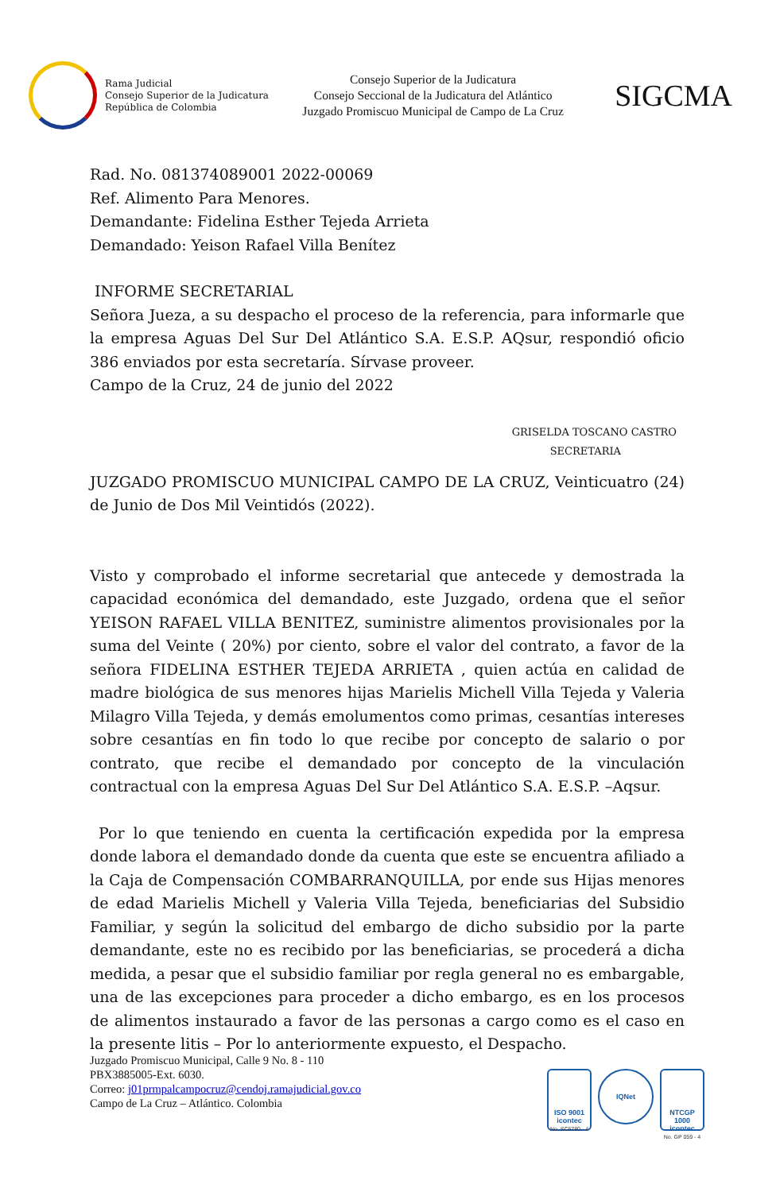Rama Judicial
Consejo Superior de la Judicatura
República de Colombia
Consejo Superior de la Judicatura
Consejo Seccional de la Judicatura del Atlántico
Juzgado Promiscuo Municipal de Campo de La Cruz
SIGCMA
Rad. No. 081374089001 2022-00069
Ref. Alimento Para Menores.
Demandante: Fidelina Esther Tejeda Arrieta
Demandado: Yeison Rafael Villa Benítez
INFORME SECRETARIAL
Señora Jueza, a su despacho el proceso de la referencia, para informarle que la empresa Aguas Del Sur Del Atlántico S.A. E.S.P. AQsur, respondió oficio 386 enviados por esta secretaría. Sírvase proveer.
Campo de la Cruz, 24 de junio del 2022
GRISELDA TOSCANO CASTRO
SECRETARIA
JUZGADO PROMISCUO MUNICIPAL CAMPO DE LA CRUZ, Veinticuatro (24) de Junio de Dos Mil Veintidós (2022).
Visto y comprobado el informe secretarial que antecede y demostrada la capacidad económica del demandado, este Juzgado, ordena que el señor YEISON RAFAEL VILLA BENITEZ, suministre alimentos provisionales por la suma del Veinte ( 20%) por ciento, sobre el valor del contrato, a favor de la señora FIDELINA ESTHER TEJEDA ARRIETA , quien actúa en calidad de madre biológica de sus menores hijas Marielis Michell Villa Tejeda y Valeria Milagro Villa Tejeda, y demás emolumentos como primas, cesantías intereses sobre cesantías en fin todo lo que recibe por concepto de salario o por contrato, que recibe el demandado por concepto de la vinculación contractual con la empresa Aguas Del Sur Del Atlántico S.A. E.S.P. –Aqsur.
Por lo que teniendo en cuenta la certificación expedida por la empresa donde labora el demandado donde da cuenta que este se encuentra afiliado a la Caja de Compensación COMBARRANQUILLA, por ende sus Hijas menores de edad Marielis Michell y Valeria Villa Tejeda, beneficiarias del Subsidio Familiar, y según la solicitud del embargo de dicho subsidio por la parte demandante, este no es recibido por las beneficiarias, se procederá a dicha medida, a pesar que el subsidio familiar por regla general no es embargable, una de las excepciones para proceder a dicho embargo, es en los procesos de alimentos instaurado a favor de las personas a cargo como es el caso en la presente litis – Por lo anteriormente expuesto, el Despacho.
Juzgado Promiscuo Municipal, Calle 9 No. 8 - 110
PBX3885005-Ext. 6030.
Correo: j01prmpalcampocruz@cendoj.ramajudicial.gov.co
Campo de La Cruz – Atlántico. Colombia
ISO 9001
icontec
No. SC5780 - 4
IQNet
NTCGP 1000
icontec
No. GP 059 - 4